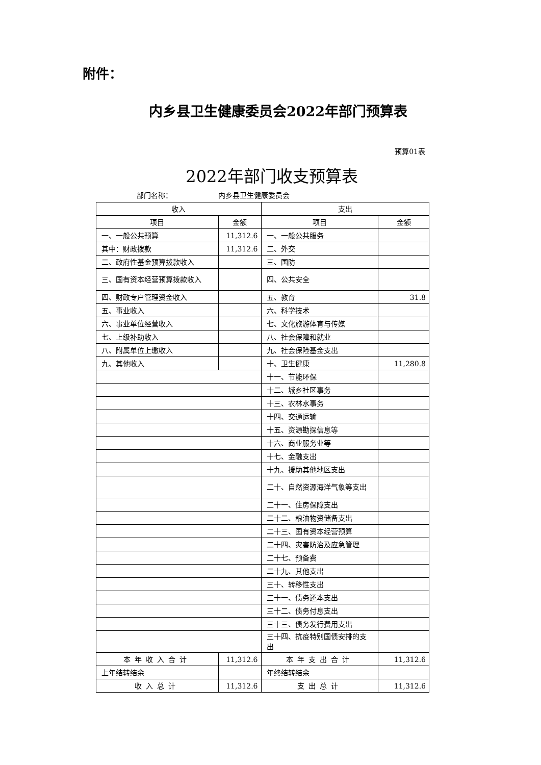附件：
内乡县卫生健康委员会2022年部门预算表
预算01表
2022年部门收支预算表
部门名称： 内乡县卫生健康委员会
| 收入 | | 支出 | |
| --- | --- | --- | --- |
| 项目 | 金额 | 项目 | 金额 |
| 一、一般公共预算 | 11,312.6 | 一、一般公共服务 | |
| 其中：财政拨款 | 11,312.6 | 二、外交 | |
| 二、政府性基金预算拨款收入 | | 三、国防 | |
| 三、国有资本经营预算拨款收入 | | 四、公共安全 | |
| 四、财政专户管理资金收入 | | 五、教育 | 31.8 |
| 五、事业收入 | | 六、科学技术 | |
| 六、事业单位经营收入 | | 七、文化旅游体育与传媒 | |
| 七、上级补助收入 | | 八、社会保障和就业 | |
| 八、附属单位上缴收入 | | 九、社会保险基金支出 | |
| 九、其他收入 | | 十、卫生健康 | 11,280.8 |
| | | 十一、节能环保 | |
| | | 十二、城乡社区事务 | |
| | | 十三、农林水事务 | |
| | | 十四、交通运输 | |
| | | 十五、资源勘探信息等 | |
| | | 十六、商业服务业等 | |
| | | 十七、金融支出 | |
| | | 十九、援助其他地区支出 | |
| | | 二十、自然资源海洋气象等支出 | |
| | | 二十一、住房保障支出 | |
| | | 二十二、粮油物资储备支出 | |
| | | 二十三、国有资本经营预算 | |
| | | 二十四、灾害防治及应急管理 | |
| | | 二十七、预备费 | |
| | | 二十九、其他支出 | |
| | | 三十、转移性支出 | |
| | | 三十一、债务还本支出 | |
| | | 三十二、债务付息支出 | |
| | | 三十三、债务发行费用支出 | |
| | | 三十四、抗疫特别国债安排的支出 | |
| 本年收入合计 | 11,312.6 | 本年支出合计 | 11,312.6 |
| 上年结转结余 | | 年终结转结余 | |
| 收入总计 | 11,312.6 | 支出总计 | 11,312.6 |